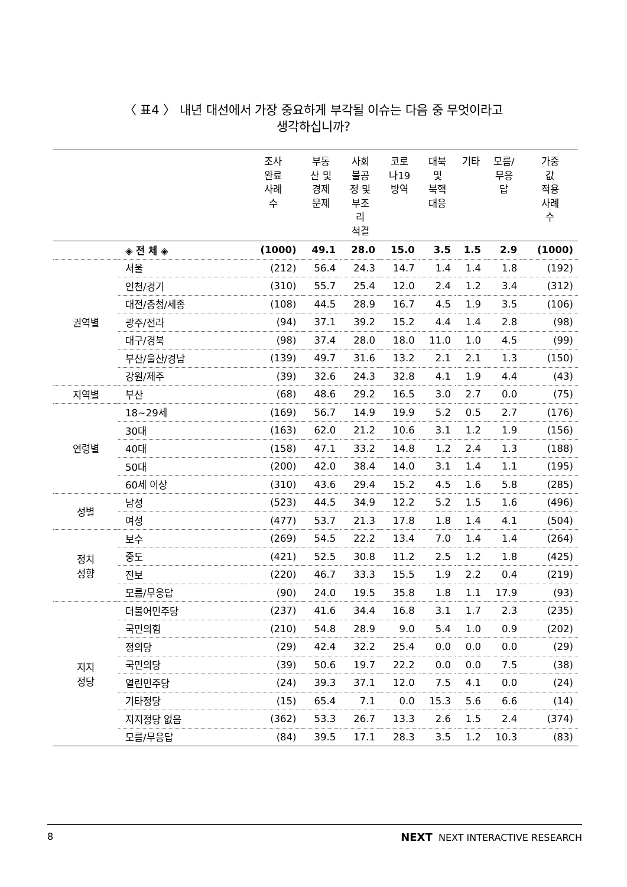〈 표4 〉 내년 대선에서 가장 중요하게 부각될 이슈는 다음 중 무엇이라고
생각하십니까?
| | | 조사 완료 사례 수 | 부동 산 및 경제 문제 | 사회 불공 정 및 부조 리 척결 | 코로 나19 방역 | 대북 및 북핵 대응 | 기타 | 모름/ 무응 답 | 가중 값 적용 사례 수 |
| --- | --- | --- | --- | --- | --- | --- | --- | --- | --- |
| | ◈ 전 체 ◈ | (1000) | 49.1 | 28.0 | 15.0 | 3.5 | 1.5 | 2.9 | (1000) |
| 권역별 | 서울 | (212) | 56.4 | 24.3 | 14.7 | 1.4 | 1.4 | 1.8 | (192) |
| | 인천/경기 | (310) | 55.7 | 25.4 | 12.0 | 2.4 | 1.2 | 3.4 | (312) |
| | 대전/충청/세종 | (108) | 44.5 | 28.9 | 16.7 | 4.5 | 1.9 | 3.5 | (106) |
| | 광주/전라 | (94) | 37.1 | 39.2 | 15.2 | 4.4 | 1.4 | 2.8 | (98) |
| | 대구/경북 | (98) | 37.4 | 28.0 | 18.0 | 11.0 | 1.0 | 4.5 | (99) |
| | 부산/울산/경남 | (139) | 49.7 | 31.6 | 13.2 | 2.1 | 2.1 | 1.3 | (150) |
| | 강원/제주 | (39) | 32.6 | 24.3 | 32.8 | 4.1 | 1.9 | 4.4 | (43) |
| 지역별 | 부산 | (68) | 48.6 | 29.2 | 16.5 | 3.0 | 2.7 | 0.0 | (75) |
| 연령별 | 18~29세 | (169) | 56.7 | 14.9 | 19.9 | 5.2 | 0.5 | 2.7 | (176) |
| | 30대 | (163) | 62.0 | 21.2 | 10.6 | 3.1 | 1.2 | 1.9 | (156) |
| | 40대 | (158) | 47.1 | 33.2 | 14.8 | 1.2 | 2.4 | 1.3 | (188) |
| | 50대 | (200) | 42.0 | 38.4 | 14.0 | 3.1 | 1.4 | 1.1 | (195) |
| | 60세 이상 | (310) | 43.6 | 29.4 | 15.2 | 4.5 | 1.6 | 5.8 | (285) |
| 성별 | 남성 | (523) | 44.5 | 34.9 | 12.2 | 5.2 | 1.5 | 1.6 | (496) |
| | 여성 | (477) | 53.7 | 21.3 | 17.8 | 1.8 | 1.4 | 4.1 | (504) |
| 정치 성향 | 보수 | (269) | 54.5 | 22.2 | 13.4 | 7.0 | 1.4 | 1.4 | (264) |
| | 중도 | (421) | 52.5 | 30.8 | 11.2 | 2.5 | 1.2 | 1.8 | (425) |
| | 진보 | (220) | 46.7 | 33.3 | 15.5 | 1.9 | 2.2 | 0.4 | (219) |
| | 모름/무응답 | (90) | 24.0 | 19.5 | 35.8 | 1.8 | 1.1 | 17.9 | (93) |
| 지지 정당 | 더불어민주당 | (237) | 41.6 | 34.4 | 16.8 | 3.1 | 1.7 | 2.3 | (235) |
| | 국민의힘 | (210) | 54.8 | 28.9 | 9.0 | 5.4 | 1.0 | 0.9 | (202) |
| | 정의당 | (29) | 42.4 | 32.2 | 25.4 | 0.0 | 0.0 | 0.0 | (29) |
| | 국민의당 | (39) | 50.6 | 19.7 | 22.2 | 0.0 | 0.0 | 7.5 | (38) |
| | 열린민주당 | (24) | 39.3 | 37.1 | 12.0 | 7.5 | 4.1 | 0.0 | (24) |
| | 기타정당 | (15) | 65.4 | 7.1 | 0.0 | 15.3 | 5.6 | 6.6 | (14) |
| | 지지정당 없음 | (362) | 53.3 | 26.7 | 13.3 | 2.6 | 1.5 | 2.4 | (374) |
| | 모름/무응답 | (84) | 39.5 | 17.1 | 28.3 | 3.5 | 1.2 | 10.3 | (83) |
8 NEXT NEXT INTERACTIVE RESEARCH